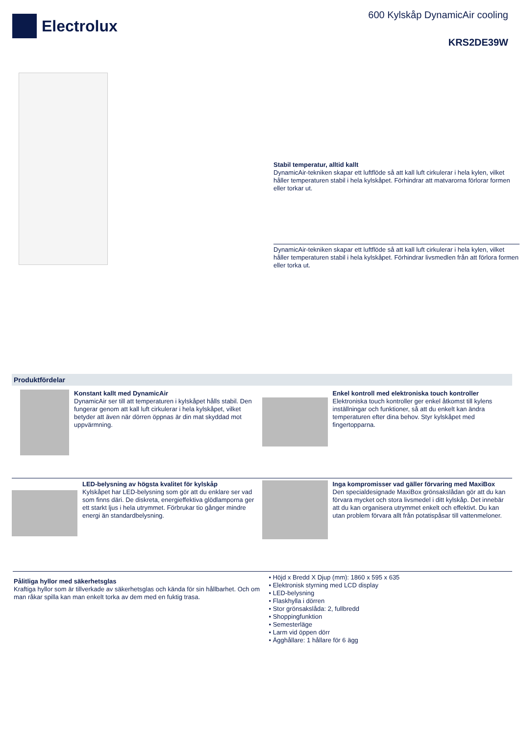Electrolux
600 Kylskåp DynamicAir cooling
KRS2DE39W
Stabil temperatur, alltid kallt
DynamicAir-tekniken skapar ett luftflöde så att kall luft cirkulerar i hela kylen, vilket håller temperaturen stabil i hela kylskåpet. Förhindrar att matvarorna förlorar formen eller torkar ut.
DynamicAir-tekniken skapar ett luftflöde så att kall luft cirkulerar i hela kylen, vilket håller temperaturen stabil i hela kylskåpet. Förhindrar livsmedlen från att förlora formen eller torka ut.
Produktfördelar
Konstant kallt med DynamicAir
DynamicAir ser till att temperaturen i kylskåpet hålls stabil. Den fungerar genom att kall luft cirkulerar i hela kylskåpet, vilket betyder att även när dörren öppnas är din mat skyddad mot uppvärmning.
Enkel kontroll med elektroniska touch kontroller
Elektroniska touch kontroller ger enkel åtkomst till kylens inställningar och funktioner, så att du enkelt kan ändra temperaturen efter dina behov. Styr kylskåpet med fingertopparna.
LED-belysning av högsta kvalitet för kylskåp
Kylskåpet har LED-belysning som gör att du enklare ser vad som finns däri. De diskreta, energieffektiva glödlamporna ger ett starkt ljus i hela utrymmet. Förbrukar tio gånger mindre energi än standardbelysning.
Inga kompromisser vad gäller förvaring med MaxiBox
Den specialdesignade MaxiBox grönsakslådan gör att du kan förvara mycket och stora livsmedel i ditt kylskåp. Det innebär att du kan organisera utrymmet enkelt och effektivt. Du kan utan problem förvara allt från potatispåsar till vattenmeloner.
Pålitliga hyllor med säkerhetsglas
Kraftiga hyllor som är tillverkade av säkerhetsglas och kända för sin hållbarhet. Och om man råkar spilla kan man enkelt torka av dem med en fuktig trasa.
• Höjd x Bredd X Djup (mm): 1860 x 595 x 635
• Elektronisk styrning med LCD display
• LED-belysning
• Flaskhylla i dörren
• Stor grönsakslåda: 2, fullbredd
• Shoppingfunktion
• Semesterläge
• Larm vid öppen dörr
• Ägghållare: 1 hållare för 6 ägg